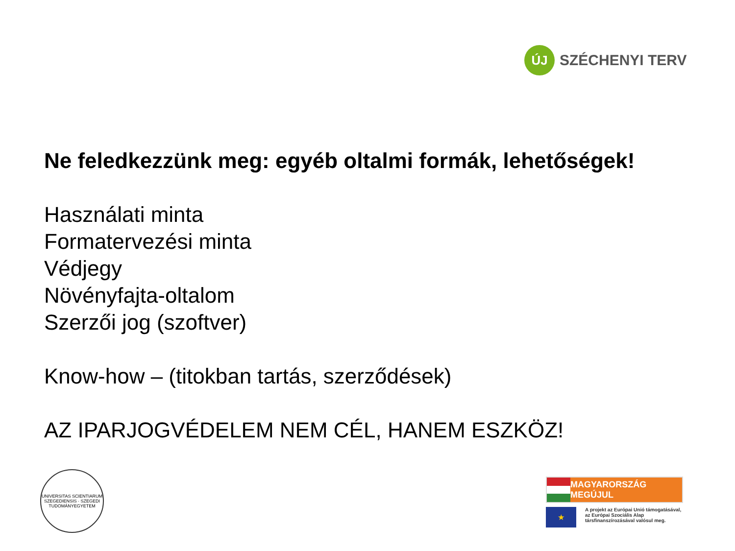ÚJ
SZÉCHENYI TERV
Ne feledkezzünk meg: egyéb oltalmi formák, lehetőségek!
Használati minta
Formatervezési minta
Védjegy
Növényfajta-oltalom
Szerzői jog (szoftver)
Know-how – (titokban tartás, szerződések)
AZ IPARJOGVÉDELEM NEM CÉL, HANEM ESZKÖZ!
UNIVERSITAS SCIENTIARUM SZEGEDIENSIS · SZEGEDI TUDOMÁNYEGYETEM
MAGYARORSZÁG MEGÚJUL
★
A projekt az Európai Unió támogatásával,
az Európai Szociális Alap
társfinanszírozásával valósul meg.